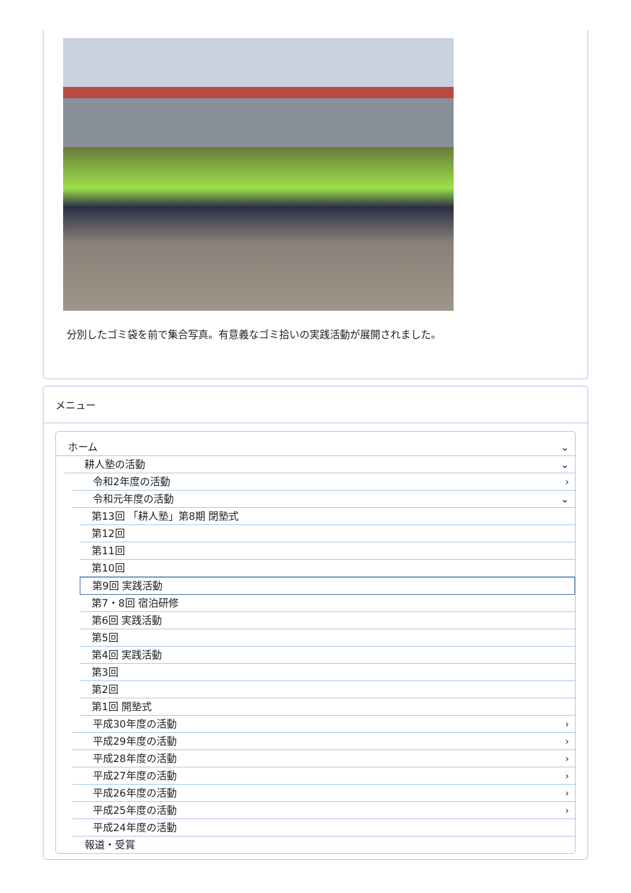分別したゴミ袋を前で集合写真。有意義なゴミ拾いの実践活動が展開されました。
メニュー
ホーム ⌄
耕人塾の活動 ⌄
令和2年度の活動 ›
令和元年度の活動 ⌄
第13回 「耕人塾」第8期 閉塾式
第12回
第11回
第10回
第9回 実践活動
第7・8回 宿泊研修
第6回 実践活動
第5回
第4回 実践活動
第3回
第2回
第1回 開塾式
平成30年度の活動 ›
平成29年度の活動 ›
平成28年度の活動 ›
平成27年度の活動 ›
平成26年度の活動 ›
平成25年度の活動 ›
平成24年度の活動
報道・受賞